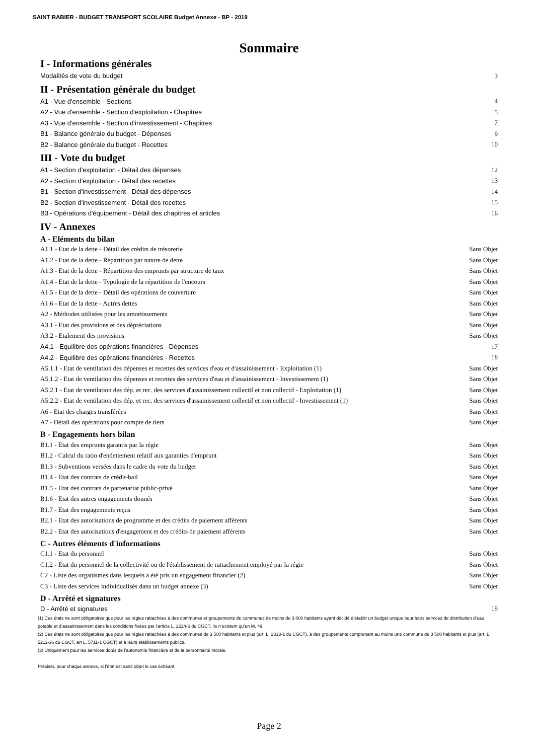SAINT RABIER - BUDGET TRANSPORT SCOLAIRE Budget Annexe - BP - 2019
Sommaire
I - Informations générales
Modalités de vote du budget 3
II - Présentation générale du budget
A1 - Vue d'ensemble - Sections 4
A2 - Vue d'ensemble - Section d'exploitation - Chapitres 5
A3 - Vue d'ensemble - Section d'investissement - Chapitres 7
B1 - Balance générale du budget - Dépenses 9
B2 - Balance générale du budget - Recettes 10
III - Vote du budget
A1 - Section d'exploitation - Détail des dépenses 12
A2 - Section d'exploitation - Détail des recettes 13
B1 - Section d'investissement - Détail des dépenses 14
B2 - Section d'investissement - Détail des recettes 15
B3 - Opérations d'équipement - Détail des chapitres et articles 16
IV - Annexes
A - Eléments du bilan
A1.1 - Etat de la dette - Détail des crédits de trésorerie Sans Objet
A1.2 - Etat de la dette - Répartition par nature de dette Sans Objet
A1.3 - Etat de la dette - Répartition des emprunts par structure de taux Sans Objet
A1.4 - Etat de la dette - Typologie de la répartition de l'encours Sans Objet
A1.5 - Etat de la dette - Détail des opérations de couverture Sans Objet
A1.6 - Etat de la dette - Autres dettes Sans Objet
A2 - Méthodes utilisées pour les amortissements Sans Objet
A3.1 - Etat des provisions et des dépréciations Sans Objet
A3.2 - Etalement des provisions Sans Objet
A4.1 - Equilibre des opérations financières - Dépenses 17
A4.2 - Equilibre des opérations financières - Recettes 18
A5.1.1 - Etat de ventilation des dépenses et recettes des services d'eau et d'assainissement - Exploitation (1) Sans Objet
A5.1.2 - Etat de ventilation des dépenses et recettes des services d'eau et d'assainissement - Investissement (1) Sans Objet
A5.2.1 - Etat de ventilation des dép. et rec. des services d'assainissement collectif et non collectif - Exploitation (1) Sans Objet
A5.2.2 - Etat de ventilation des dép. et rec. des services d'assainissement collectif et non collectif - Investissement (1) Sans Objet
A6 - Etat des charges transférées Sans Objet
A7 - Détail des opérations pour compte de tiers Sans Objet
B - Engagements hors bilan
B1.1 - Etat des emprunts garantis par la régie Sans Objet
B1.2 - Calcul du ratio d'endettement relatif aux garanties d'emprunt Sans Objet
B1.3 - Subventions versées dans le cadre du vote du budget Sans Objet
B1.4 - Etat des contrats de crédit-bail Sans Objet
B1.5 - Etat des contrats de partenariat public-privé Sans Objet
B1.6 - Etat des autres engagements donnés Sans Objet
B1.7 - Etat des engagements reçus Sans Objet
B2.1 - Etat des autorisations de programme et des crédits de paiement afférents Sans Objet
B2.2 - Etat des autorisations d'engagement et des crédits de paiement afférents Sans Objet
C - Autres éléments d'informations
C1.1 - Etat du personnel Sans Objet
C1.2 - Etat du personnel de la collectivité ou de l'établissement de rattachement employé par la régie Sans Objet
C2 - Liste des organismes dans lesquels a été pris un engagement financier (2) Sans Objet
C3 - Liste des services individualisés dans un budget annexe (3) Sans Objet
D - Arrêté et signatures
D - Arrêté et signatures 19
(1) Ces états ne sont obligatoires que pour les régies rattachées à des communes et groupements de communes de moins de 3 000 habitants ayant décidé d’établir un budget unique pour leurs services de distribution d’eau potable et d’assainissement dans les conditions fixées par l’article L. 2224-6 du CGCT. Ils n’existent qu’en M. 49.
(2) Ces états ne sont obligatoires que pour les régies rattachées à des communes de 3 500 habitants et plus (art. L. 2313-1 du CGCT), à des groupements comprenant au moins une commune de 3 500 habitants et plus (art. L. 5211-36 du CGCT, art L. 5711-1 CGCT) et à leurs établissements publics.
(3) Uniquement pour les services dotés de l’autonomie financière et de la personnalité morale.
Préciser, pour chaque annexe, si l’état est sans objet le cas échéant.
Page 2